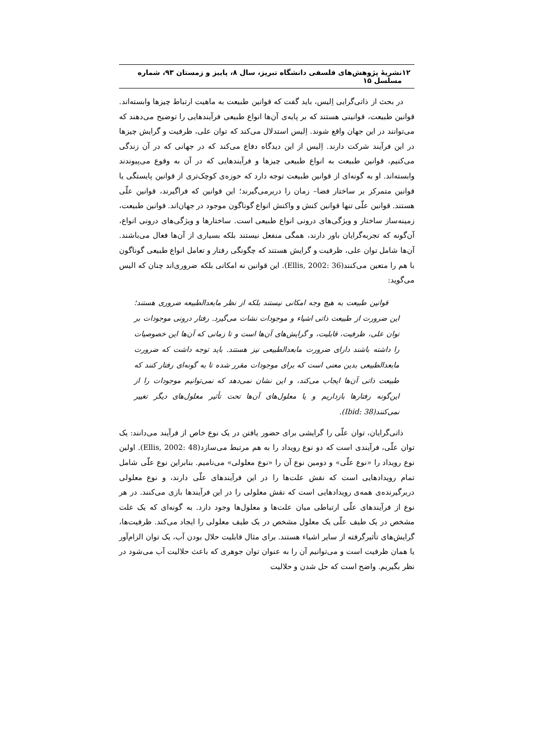۱۲ نشریهٔ پژوهش‌های فلسفی دانشگاه تبریز، سال ۸، پاییز و زمستان ۹۳، شماره مسلسل ۱۵
در بحث از ذاتی‌گرایی اِلیس، باید گفت که قوانین طبیعت به ماهیت ارتباط چیزها وابسته‌اند. قوانین طبیعت، قوانینی هستند که بر پایه‌ی آن‌ها انواع طبیعی فرآیندهایی را توضیح می‌دهند که می‌توانند در این جهان واقع شوند. اِلیس استدلال می‌کند که توان علی، ظرفیت و گرایش چیزها در این فرآیند شرکت دارند. اِلیس از این دیدگاه دفاع می‌کند که در جهانی که در آن زندگی می‌کنیم، قوانین طبیعت به انواع طبیعی چیزها و فرآیندهایی که در آن به وقوع می‌پیوندند وابسته‌اند. او به گونه‌ای از قوانین طبیعت توجه دارد که حوزه‌ی کوچک‌تری از قوانین پایستگی یا قوانین متمرکز بر ساختار فضا– زمان را دربرمی‌گیرند؛ این قوانین که فراگیرند، قوانین علّی هستند. قوانین علّی تنها قوانین کنش و واکنش انواع گوناگون موجود در جهان‌اند. قوانین طبیعت، زمینه‌ساز ساختار و ویژگی‌های درونی انواع طبیعی است. ساختارها و ویژگی‌های درونی انواع، آن‌گونه که تجربه‌گرایان باور دارند، همگی منفعل نیستند بلکه بسیاری از آن‌ها فعال می‌باشند. آن‌ها شامل توان علی، ظرفیت و گرایش هستند که چگونگی رفتار و تعامل انواع طبیعی گوناگون با هم را متعین می‌کنند(Ellis, 2002: 36). این قوانین نه امکانی بلکه ضروری‌اند چنان که الیس می‌گوید:
قوانین طبیعت به هیچ وجه امکانی نیستند بلکه از نظر مابعدالطبیعه ضروری هستند؛ این ضرورت از طبیعت ذاتی اشیاء و موجودات نشات می‌گیرد. رفتار درونی موجودات بر توان علی، ظرفیت، قابلیت، و گرایش‌های آن‌ها است و تا زمانی که آن‌ها این خصوصیات را داشته باشند دارای ضرورت مابعدالطبیعی نیز هستند. باید توجه داشت که ضرورت مابعدالطبیعی بدین معنی است که برای موجودات مقرر شده تا به گونه‌ای رفتار کنند که طبیعت ذاتی آن‌ها ایجاب می‌کند، و این نشان نمی‌دهد که نمی‌توانیم موجودات را از این‌گونه رفتارها بازداریم و یا معلول‌های آن‌ها تحت تأثیر معلول‌های دیگر تغییر نمی‌کنند(Ibid: 38).
ذاتی‌گرایان، توان علّی را گرایشی برای حضور یافتن در یک نوع خاص از فرآیند می‌دانند: یک توان علّی، فرآیندی است که دو نوع رویداد را به هم مرتبط می‌سازد(Ellis, 2002: 48). اولین نوع رویداد را «نوع علّی» و دومین نوع آن را «نوع معلولی» می‌نامیم. بنابراین نوع علّی شامل تمام رویدادهایی است که نقش علت‌ها را در این فرآیندهای علّی دارند، و نوع معلولی دربرگیرنده‌ی همه‌ی رویدادهایی است که نقش معلولی را در این فرآیندها بازی می‌کنند. در هر نوع از فرآیندهای علّی ارتباطی میان علت‌ها و معلول‌ها وجود دارد. به گونه‌ای که یک علت مشخص در یک طیف علّی یک معلول مشخص در یک طیف معلولی را ایجاد می‌کند. ظرفیت‌ها، گرایش‌های تأثیرگرفته از سایر اشیاء هستند. برای مثال قابلیت حلال بودن آب، یک توان الزام‌آور یا همان ظرفیت است و می‌توانیم آن را به عنوان توان جوهری که باعث حلالیت آب می‌شود در نظر بگیریم. واضح است که حل شدن و حلالیت